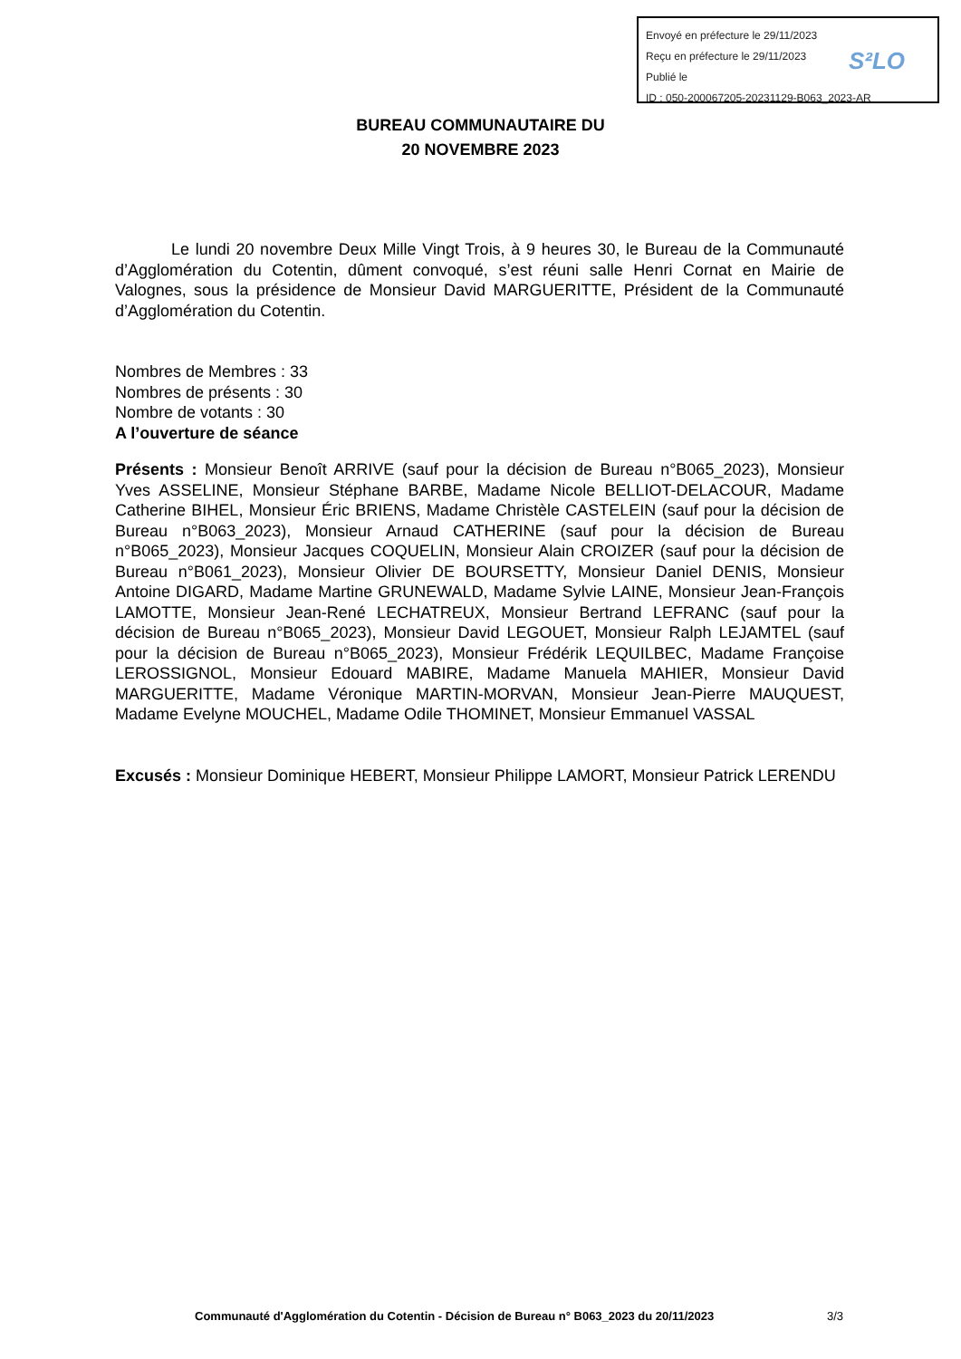Envoyé en préfecture le 29/11/2023
Reçu en préfecture le 29/11/2023
Publié le
ID : 050-200067205-20231129-B063_2023-AR
S²LO
BUREAU COMMUNAUTAIRE DU
20 NOVEMBRE 2023
Le lundi 20 novembre Deux Mille Vingt Trois, à 9 heures 30, le Bureau de la Communauté d’Agglomération du Cotentin, dûment convoqué, s’est réuni salle Henri Cornat en Mairie de Valognes, sous la présidence de Monsieur David MARGUERITTE, Président de la Communauté d’Agglomération du Cotentin.
Nombres de Membres : 33
Nombres de présents : 30
Nombre de votants : 30
A l’ouverture de séance
Présents : Monsieur Benoît ARRIVE (sauf pour la décision de Bureau n°B065_2023), Monsieur Yves ASSELINE, Monsieur Stéphane BARBE, Madame Nicole BELLIOT-DELACOUR, Madame Catherine BIHEL, Monsieur Éric BRIENS, Madame Christèle CASTELEIN (sauf pour la décision de Bureau n°B063_2023), Monsieur Arnaud CATHERINE (sauf pour la décision de Bureau n°B065_2023), Monsieur Jacques COQUELIN, Monsieur Alain CROIZER (sauf pour la décision de Bureau n°B061_2023), Monsieur Olivier DE BOURSETTY, Monsieur Daniel DENIS, Monsieur Antoine DIGARD, Madame Martine GRUNEWALD, Madame Sylvie LAINE, Monsieur Jean-François LAMOTTE, Monsieur Jean-René LECHATREUX, Monsieur Bertrand LEFRANC (sauf pour la décision de Bureau n°B065_2023), Monsieur David LEGOUET, Monsieur Ralph LEJAMTEL (sauf pour la décision de Bureau n°B065_2023), Monsieur Frédérik LEQUILBEC, Madame Françoise LEROSSIGNOL, Monsieur Edouard MABIRE, Madame Manuela MAHIER, Monsieur David MARGUERITTE, Madame Véronique MARTIN-MORVAN, Monsieur Jean-Pierre MAUQUEST, Madame Evelyne MOUCHEL, Madame Odile THOMINET, Monsieur Emmanuel VASSAL
Excusés : Monsieur Dominique HEBERT, Monsieur Philippe LAMORT, Monsieur Patrick LERENDU
Communauté d'Agglomération du Cotentin - Décision de Bureau n° B063_2023 du 20/11/2023
3/3